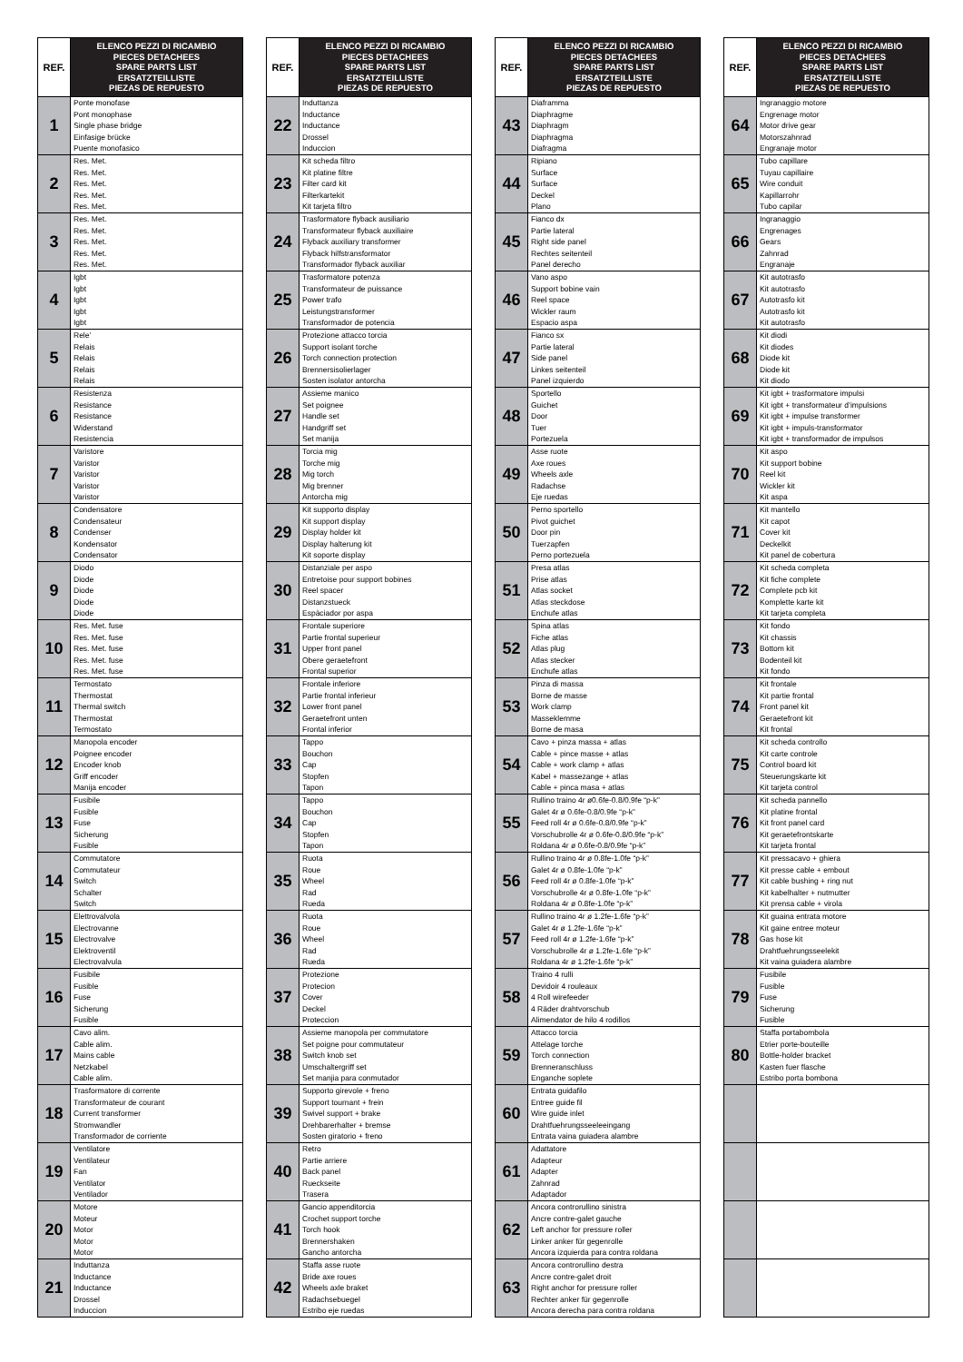| REF. | ELENCO PEZZI DI RICAMBIO PIECES DETACHEES SPARE PARTS LIST ERSATZTEILLISTE PIEZAS DE REPUESTO |
| --- | --- |
| 1 | Ponte monofase Pont monophase Single phase bridge Einfasige brücke Puente monofasico |
| 2 | Res. Met. Res. Met. Res. Met. Res. Met. Res. Met. |
| 3 | Res. Met. Res. Met. Res. Met. Res. Met. Res. Met. |
| 4 | Igbt Igbt Igbt Igbt Igbt |
| 5 | Rele’ Relais Relais Relais Relais |
| 6 | Resistenza Resistance Resistance Widerstand Resistencia |
| 7 | Varistore Varistor Varistor Varistor Varistor |
| 8 | Condensatore Condensateur Condenser Kondensator Condensator |
| 9 | Diodo Diode Diode Diode Diode |
| 10 | Res. Met. fuse Res. Met. fuse Res. Met. fuse Res. Met. fuse Res. Met. fuse |
| 11 | Termostato Thermostat Thermal switch Thermostat Termostato |
| 12 | Manopola encoder Poignee encoder Encoder knob Griff encoder Manija encoder |
| 13 | Fusibile Fusible Fuse Sicherung Fusible |
| 14 | Commutatore Commutateur Switch Schalter Switch |
| 15 | Elettrovalvola Electrovanne Electrovalve Elektroventil Electrovalvula |
| 16 | Fusibile Fusible Fuse Sicherung Fusible |
| 17 | Cavo alim. Cable alim. Mains cable Netzkabel Cable alim. |
| 18 | Trasformatore di corrente Transformateur de courant Current transformer Stromwandler Transformador de corriente |
| 19 | Ventilatore Ventilateur Fan Ventilator Ventilador |
| 20 | Motore Moteur Motor Motor Motor |
| 21 | Induttanza Inductance Inductance Drossel Induccion |
| REF. | ELENCO PEZZI DI RICAMBIO PIECES DETACHEES SPARE PARTS LIST ERSATZTEILLISTE PIEZAS DE REPUESTO |
| --- | --- |
| 22 | Induttanza Inductance Inductance Drossel Induccion |
| 23 | Kit scheda filtro Kit platine filtre Filter card kit Filterkartekit Kit tarjeta filtro |
| 24 | Trasformatore flyback ausiliario Transformateur flyback auxiliaire Flyback auxiliary transformer Flyback hilfstransformator Transformador flyback auxiliar |
| 25 | Trasformatore potenza Transformateur de puissance Power trafo Leistungstransformer Transformador de potencia |
| 26 | Protezione attacco torcia Support isolant torche Torch connection protection Brennersisolierlager Sosten isolator antorcha |
| 27 | Assieme manico Set poignee Handle set Handgriff set Set manija |
| 28 | Torcia mig Torche mig Mig torch Mig brenner Antorcha mig |
| 29 | Kit supporto display Kit support display Display holder kit Display halterung kit Kit soporte display |
| 30 | Distanziale per aspo Entretoise pour support bobines Reel spacer Distanzstueck Espàciador por aspa |
| 31 | Frontale superiore Partie frontal superieur Upper front panel Obere geraetefront Frontal superior |
| 32 | Frontale inferiore Partie frontal inferieur Lower front panel Geraetefront unten Frontal inferior |
| 33 | Tappo Bouchon Cap Stopfen Tapon |
| 34 | Tappo Bouchon Cap Stopfen Tapon |
| 35 | Ruota Roue Wheel Rad Rueda |
| 36 | Ruota Roue Wheel Rad Rueda |
| 37 | Protezione Protecion Cover Deckel Proteccion |
| 38 | Assieme manopola per commutatore Set poigne pour commutateur Switch knob set Umschaltergriff set Set manjia para conmutador |
| 39 | Supporto girevole + freno Support tournant + frein Swivel support + brake Drehbarerhalter + bremse Sosten giratorio + freno |
| 40 | Retro Partie arriere Back panel Rueckseite Trasera |
| 41 | Gancio appenditorcia Crochet support torche Torch hook Brennershaken Gancho antorcha |
| 42 | Staffa asse ruote Bride axe roues Wheels axle braket Radachsebuegel Estribo eje ruedas |
| REF. | ELENCO PEZZI DI RICAMBIO PIECES DETACHEES SPARE PARTS LIST ERSATZTEILLISTE PIEZAS DE REPUESTO |
| --- | --- |
| 43 | Diaframma Diaphragme Diaphragm Diaphragma Diafragma |
| 44 | Ripiano Surface Surface Deckel Plano |
| 45 | Fianco dx Partie lateral Right side panel Rechtes seitenteil Panel derecho |
| 46 | Vano aspo Support bobine vain Reel space Wickler raum Espacio aspa |
| 47 | Fianco sx Partie lateral Side panel Linkes seitenteil Panel izquierdo |
| 48 | Sportello Guichet Door Tuer Portezuela |
| 49 | Asse ruote Axe roues Wheels axle Radachse Eje ruedas |
| 50 | Perno sportello Pivot guichet Door pin Tuerzapfen Perno portezuela |
| 51 | Presa atlas Prise atlas Atlas socket Atlas steckdose Enchufe atlas |
| 52 | Spina atlas Fiche atlas Atlas plug Atlas stecker Enchufe atlas |
| 53 | Pinza di massa Borne de masse Work clamp Masseklemme Borne de masa |
| 54 | Cavo + pinza massa + atlas Cable + pince masse + atlas Cable + work clamp + atlas Kabel + massezange + atlas Cable + pinca masa + atlas |
| 55 | Rullino traino 4r ø0.6fe-0.8/0.9fe “p-k” Galet 4r ø 0.6fe-0.8/0.9fe “p-k” Feed roll 4r ø 0.6fe-0.8/0.9fe “p-k” Vorschubrolle 4r ø 0.6fe-0.8/0.9fe “p-k” Roldana 4r ø 0.6fe-0.8/0.9fe “p-k” |
| 56 | Rullino traino 4r ø 0.8fe-1.0fe “p-k” Galet 4r ø 0.8fe-1.0fe “p-k” Feed roll 4r ø 0.8fe-1.0fe “p-k” Vorschubrolle 4r ø 0.8fe-1.0fe “p-k” Roldana 4r ø 0.8fe-1.0fe “p-k” |
| 57 | Rullino traino 4r ø 1.2fe-1.6fe “p-k” Galet 4r ø 1.2fe-1.6fe “p-k” Feed roll 4r ø 1.2fe-1.6fe “p-k” Vorschubrolle 4r ø 1.2fe-1.6fe “p-k” Roldana 4r ø 1.2fe-1.6fe “p-k” |
| 58 | Traino 4 rulli Devidoir 4 rouleaux 4 Roll wirefeeder 4 Räder drahtvorschub Alimendator de hilo 4 rodillos |
| 59 | Attacco torcia Attelage torche Torch connection Brenneranschluss Enganche soplete |
| 60 | Entrata guidafilo Entree guide fil Wire guide inlet Drahtfuehrungsseeleeingang Entrata vaina guiadera alambre |
| 61 | Adattatore Adapteur Adapter Zahnrad Adaptador |
| 62 | Ancora controrullino sinistra Ancre contre-galet gauche Left anchor for pressure roller Linker anker für gegenrolle Ancora izquierda para contra roldana |
| 63 | Ancora controrullino destra Ancre contre-galet droit Right anchor for pressure roller Rechter anker für gegenrolle Ancora derecha para contra roldana |
| REF. | ELENCO PEZZI DI RICAMBIO PIECES DETACHEES SPARE PARTS LIST ERSATZTEILLISTE PIEZAS DE REPUESTO |
| --- | --- |
| 64 | Ingranaggio motore Engrenage motor Motor drive gear Motorszahnrad Engranaje motor |
| 65 | Tubo capillare Tuyau capillaire Wire conduit Kapillarrohr Tubo capilar |
| 66 | Ingranaggio Engrenages Gears Zahnrad Engranaje |
| 67 | Kit autotrasfo Kit autotrasfo Autotrasfo kit Autotrasfo kit Kit autotrasfo |
| 68 | Kit diodi Kit diodes Diode kit Diode kit Kit diodo |
| 69 | Kit igbt + trasformatore impulsi Kit igbt + transformateur d’impulsions Kit igbt + impulse transformer Kit igbt + impuls-transformator Kit igbt + transformador de impulsos |
| 70 | Kit aspo Kit support bobine Reel kit Wickler kit Kit aspa |
| 71 | Kit mantello Kit capot Cover kit Deckelkit Kit panel de cobertura |
| 72 | Kit scheda completa Kit fiche complete Complete pcb kit Komplette karte kit Kit tarjeta completa |
| 73 | Kit fondo Kit chassis Bottom kit Bodenteil kit Kit fondo |
| 74 | Kit frontale Kit partie frontal Front panel kit Geraetefront kit Kit frontal |
| 75 | Kit scheda controllo Kit carte controle Control board kit Steuerungskarte kit Kit tarjeta control |
| 76 | Kit scheda pannello Kit platine frontal Kit front panel card Kit geraetefrontskarte Kit tarjeta frontal |
| 77 | Kit pressacavo + ghiera Kit presse cable + embout Kit cable bushing + ring nut Kit kabelhalter + nutmutter Kit prensa cable + virola |
| 78 | Kit guaina entrata motore Kit gaine entree moteur Gas hose kit Drahtfuehrungsseelekit Kit vaina guiadera alambre |
| 79 | Fusibile Fusible Fuse Sicherung Fusible |
| 80 | Staffa portabombola Etrier porte-bouteille Bottle-holder bracket Kasten fuer flasche Estribo porta bombona |